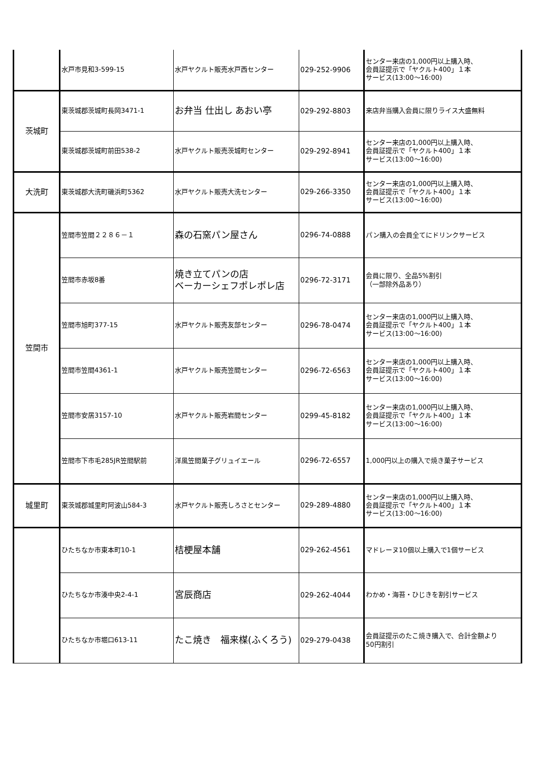| | 水戸市見和3-599-15 | 水戸ヤクルト販売水戸西センター | 029-252-9906 | センター来店の1,000円以上購入時、 会員証提示で「ヤクルト400」１本 サービス(13:00～16:00) |
| 茨城町 | 東茨城郡茨城町長岡3471-1 | お弁当 仕出し あおい亭 | 029-292-8803 | 来店弁当購入会員に限りライス大盛無料 |
| | 東茨城郡茨城町前田538-2 | 水戸ヤクルト販売茨城町センター | 029-292-8941 | センター来店の1,000円以上購入時、 会員証提示で「ヤクルト400」１本 サービス(13:00～16:00) |
| 大洗町 | 東茨城郡大洗町磯浜町5362 | 水戸ヤクルト販売大洗センター | 029-266-3350 | センター来店の1,000円以上購入時、 会員証提示で「ヤクルト400」１本 サービス(13:00～16:00) |
| 笠間市 | 笠間市笠間２２８６－１ | 森の石窯パン屋さん | 0296-74-0888 | パン購入の会員全てにドリンクサービス |
| | 笠間市赤坂8番 | 焼き立てパンの店 ベーカーシェフポレポレ店 | 0296-72-3171 | 会員に限り、全品5%割引 （一部除外品あり） |
| | 笠間市旭町377-15 | 水戸ヤクルト販売友部センター | 0296-78-0474 | センター来店の1,000円以上購入時、 会員証提示で「ヤクルト400」１本 サービス(13:00～16:00) |
| | 笠間市笠間4361-1 | 水戸ヤクルト販売笠間センター | 0296-72-6563 | センター来店の1,000円以上購入時、 会員証提示で「ヤクルト400」１本 サービス(13:00～16:00) |
| | 笠間市安居3157-10 | 水戸ヤクルト販売岩間センター | 0299-45-8182 | センター来店の1,000円以上購入時、 会員証提示で「ヤクルト400」１本 サービス(13:00～16:00) |
| | 笠間市下市毛285JR笠間駅前 | 洋風笠間菓子グリュイエール | 0296-72-6557 | 1,000円以上の購入で焼き菓子サービス |
| 城里町 | 東茨城郡城里町阿波山584-3 | 水戸ヤクルト販売しろさとセンター | 029-289-4880 | センター来店の1,000円以上購入時、 会員証提示で「ヤクルト400」１本 サービス(13:00～16:00) |
| | ひたちなか市東本町10-1 | 桔梗屋本舗 | 029-262-4561 | マドレーヌ10個以上購入で1個サービス |
| | ひたちなか市湊中央2-4-1 | 宮辰商店 | 029-262-4044 | わかめ・海苔・ひじきを割引サービス |
| | ひたちなか市堀口613-11 | たこ焼き 福来楳(ふくろう) | 029-279-0438 | 会員証提示のたこ焼き購入で、合計金額より 50円割引 |